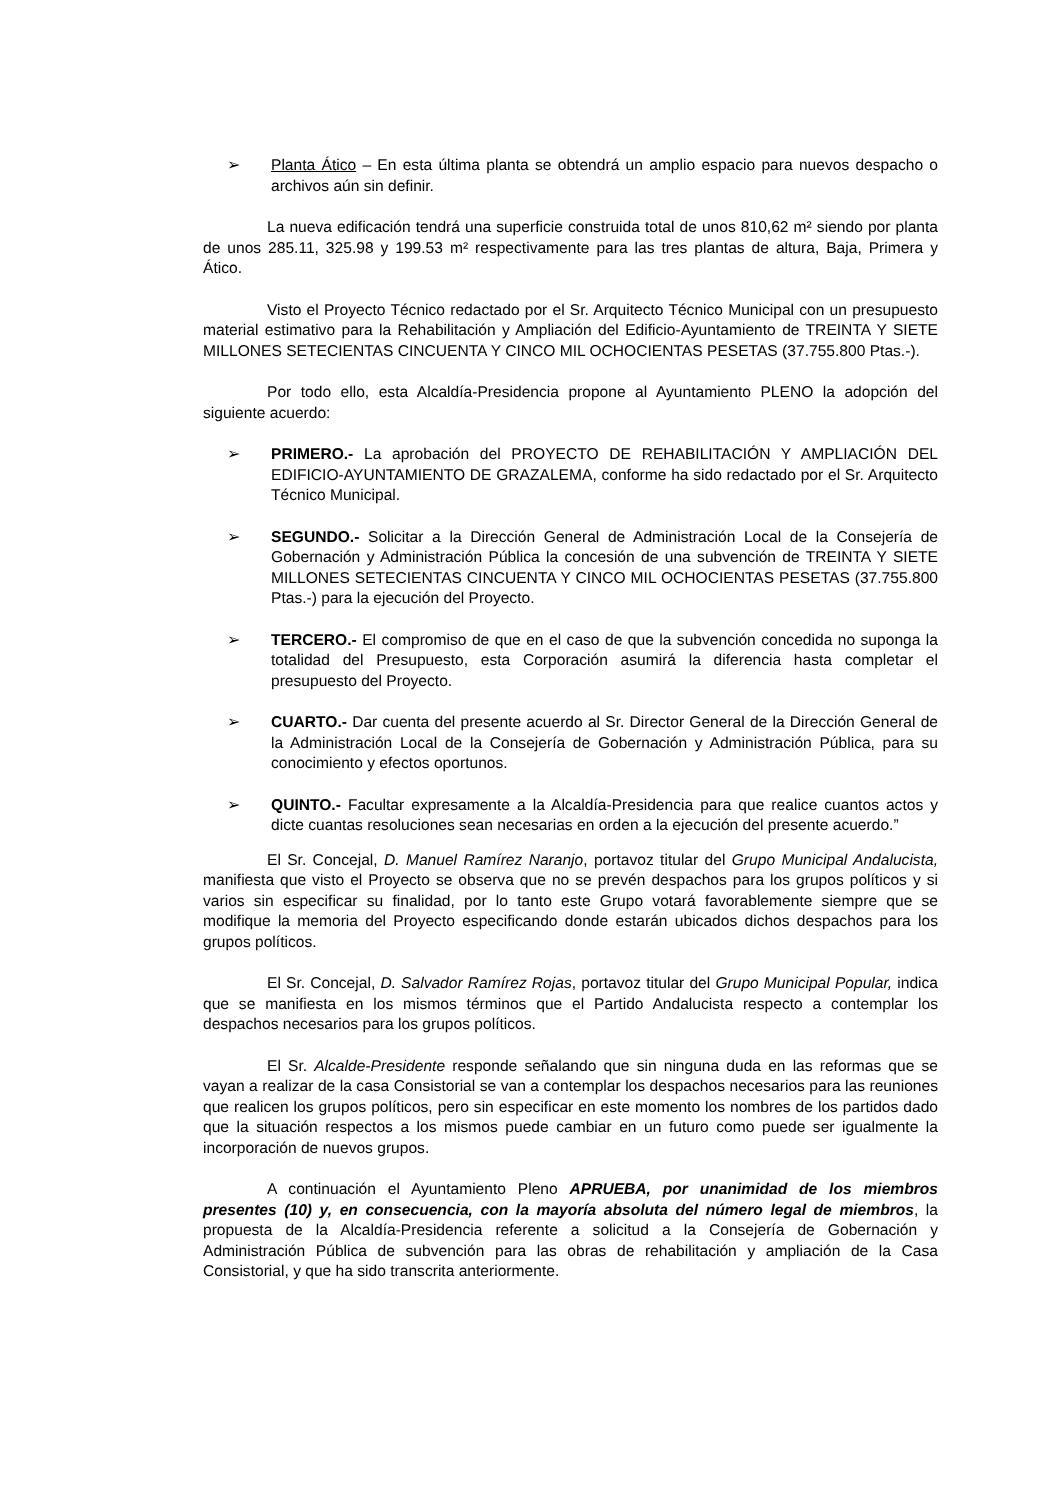➢ Planta Ático – En esta última planta se obtendrá un amplio espacio para nuevos despacho o archivos aún sin definir.
La nueva edificación tendrá una superficie construida total de unos 810,62 m² siendo por planta de unos 285.11, 325.98 y 199.53 m² respectivamente para las tres plantas de altura, Baja, Primera y Ático.
Visto el Proyecto Técnico redactado por el Sr. Arquitecto Técnico Municipal con un presupuesto material estimativo para la Rehabilitación y Ampliación del Edificio-Ayuntamiento de TREINTA Y SIETE MILLONES SETECIENTAS CINCUENTA Y CINCO MIL OCHOCIENTAS PESETAS (37.755.800 Ptas.-).
Por todo ello, esta Alcaldía-Presidencia propone al Ayuntamiento PLENO la adopción del siguiente acuerdo:
➢ PRIMERO.- La aprobación del PROYECTO DE REHABILITACIÓN Y AMPLIACIÓN DEL EDIFICIO-AYUNTAMIENTO DE GRAZALEMA, conforme ha sido redactado por el Sr. Arquitecto Técnico Municipal.
➢ SEGUNDO.- Solicitar a la Dirección General de Administración Local de la Consejería de Gobernación y Administración Pública la concesión de una subvención de TREINTA Y SIETE MILLONES SETECIENTAS CINCUENTA Y CINCO MIL OCHOCIENTAS PESETAS (37.755.800 Ptas.-) para la ejecución del Proyecto.
➢ TERCERO.- El compromiso de que en el caso de que la subvención concedida no suponga la totalidad del Presupuesto, esta Corporación asumirá la diferencia hasta completar el presupuesto del Proyecto.
➢ CUARTO.- Dar cuenta del presente acuerdo al Sr. Director General de la Dirección General de la Administración Local de la Consejería de Gobernación y Administración Pública, para su conocimiento y efectos oportunos.
➢ QUINTO.- Facultar expresamente a la Alcaldía-Presidencia para que realice cuantos actos y dicte cuantas resoluciones sean necesarias en orden a la ejecución del presente acuerdo.”
El Sr. Concejal, D. Manuel Ramírez Naranjo, portavoz titular del Grupo Municipal Andalucista, manifiesta que visto el Proyecto se observa que no se prevén despachos para los grupos políticos y si varios sin especificar su finalidad, por lo tanto este Grupo votará favorablemente siempre que se modifique la memoria del Proyecto especificando donde estarán ubicados dichos despachos para los grupos políticos.
El Sr. Concejal, D. Salvador Ramírez Rojas, portavoz titular del Grupo Municipal Popular, indica que se manifiesta en los mismos términos que el Partido Andalucista respecto a contemplar los despachos necesarios para los grupos políticos.
El Sr. Alcalde-Presidente responde señalando que sin ninguna duda en las reformas que se vayan a realizar de la casa Consistorial se van a contemplar los despachos necesarios para las reuniones que realicen los grupos políticos, pero sin especificar en este momento los nombres de los partidos dado que la situación respectos a los mismos puede cambiar en un futuro como puede ser igualmente la incorporación de nuevos grupos.
A continuación el Ayuntamiento Pleno APRUEBA, por unanimidad de los miembros presentes (10) y, en consecuencia, con la mayoría absoluta del número legal de miembros, la propuesta de la Alcaldía-Presidencia referente a solicitud a la Consejería de Gobernación y Administración Pública de subvención para las obras de rehabilitación y ampliación de la Casa Consistorial, y que ha sido transcrita anteriormente.